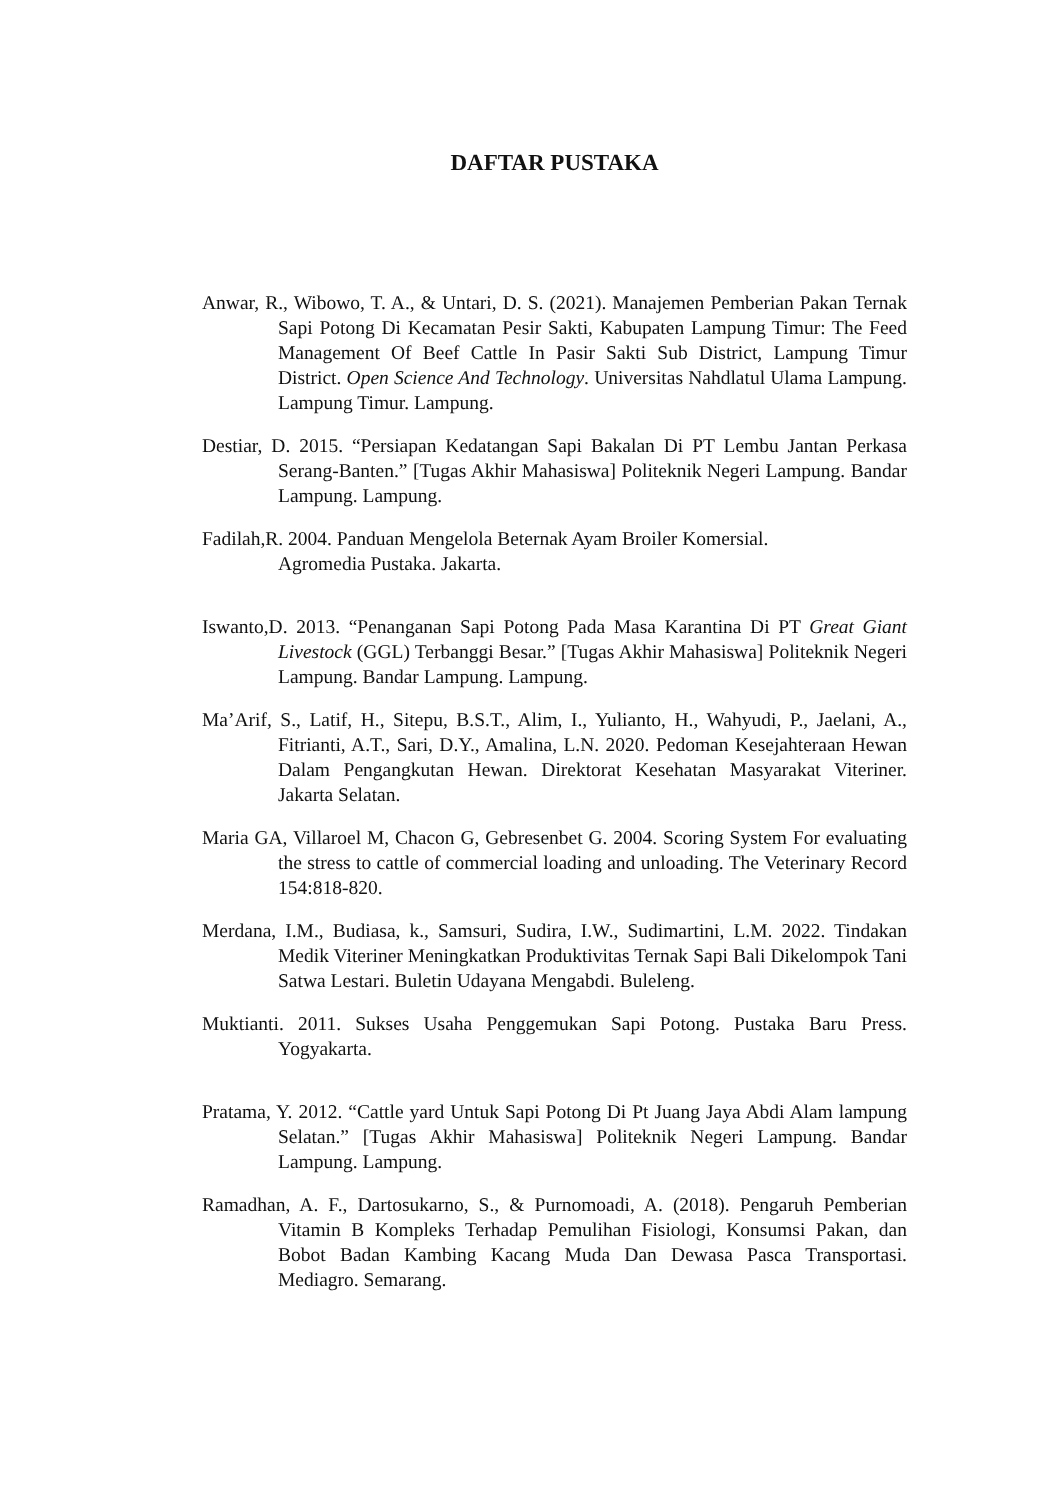DAFTAR PUSTAKA
Anwar, R., Wibowo, T. A., & Untari, D. S. (2021). Manajemen Pemberian Pakan Ternak Sapi Potong Di Kecamatan Pesir Sakti, Kabupaten Lampung Timur: The Feed Management Of Beef Cattle In Pasir Sakti Sub District, Lampung Timur District. Open Science And Technology. Universitas Nahdlatul Ulama Lampung. Lampung Timur. Lampung.
Destiar, D. 2015. “Persiapan Kedatangan Sapi Bakalan Di PT Lembu Jantan Perkasa Serang-Banten.” [Tugas Akhir Mahasiswa] Politeknik Negeri Lampung. Bandar Lampung. Lampung.
Fadilah,R. 2004. Panduan Mengelola Beternak Ayam Broiler Komersial.
Agromedia Pustaka. Jakarta.
Iswanto,D. 2013. “Penanganan Sapi Potong Pada Masa Karantina Di PT Great Giant Livestock (GGL) Terbanggi Besar.” [Tugas Akhir Mahasiswa] Politeknik Negeri Lampung. Bandar Lampung. Lampung.
Ma’Arif, S., Latif, H., Sitepu, B.S.T., Alim, I., Yulianto, H., Wahyudi, P., Jaelani, A., Fitrianti, A.T., Sari, D.Y., Amalina, L.N. 2020. Pedoman Kesejahteraan Hewan Dalam Pengangkutan Hewan. Direktorat Kesehatan Masyarakat Viteriner. Jakarta Selatan.
Maria GA, Villaroel M, Chacon G, Gebresenbet G. 2004. Scoring System For evaluating the stress to cattle of commercial loading and unloading. The Veterinary Record 154:818-820.
Merdana, I.M., Budiasa, k., Samsuri, Sudira, I.W., Sudimartini, L.M. 2022. Tindakan Medik Viteriner Meningkatkan Produktivitas Ternak Sapi Bali Dikelompok Tani Satwa Lestari. Buletin Udayana Mengabdi. Buleleng.
Muktianti. 2011. Sukses Usaha Penggemukan Sapi Potong. Pustaka Baru Press. Yogyakarta.
Pratama, Y. 2012. “Cattle yard Untuk Sapi Potong Di Pt Juang Jaya Abdi Alam lampung Selatan.” [Tugas Akhir Mahasiswa] Politeknik Negeri Lampung. Bandar Lampung. Lampung.
Ramadhan, A. F., Dartosukarno, S., & Purnomoadi, A. (2018). Pengaruh Pemberian Vitamin B Kompleks Terhadap Pemulihan Fisiologi, Konsumsi Pakan, dan Bobot Badan Kambing Kacang Muda Dan Dewasa Pasca Transportasi. Mediagro. Semarang.